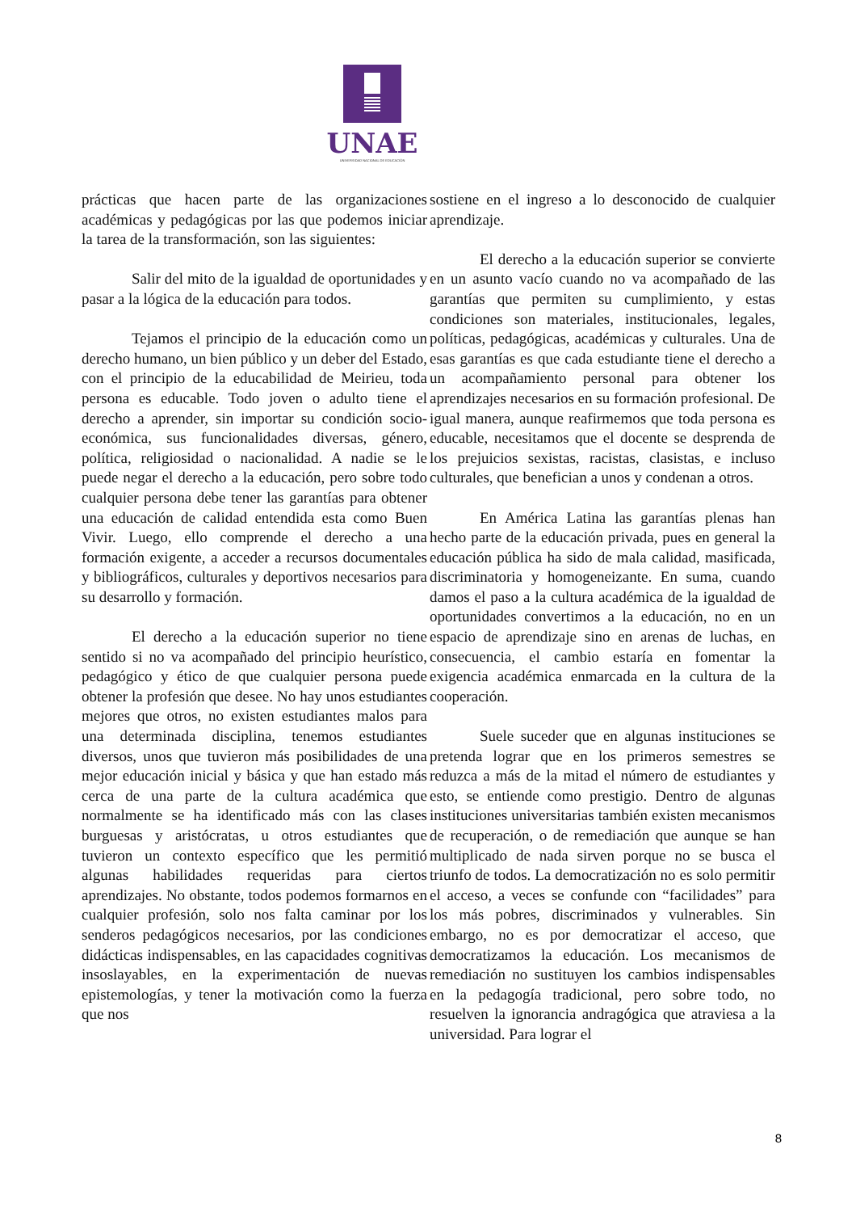UNAE
UNIVERSIDAD NACIONAL DE EDUCACIÓN
prácticas que hacen parte de las organizaciones académicas y pedagógicas por las que podemos iniciar la tarea de la transformación, son las siguientes:
Salir del mito de la igualdad de oportunidades y pasar a la lógica de la educación para todos.
Tejamos el principio de la educación como un derecho humano, un bien público y un deber del Estado, con el principio de la educabilidad de Meirieu, toda persona es educable. Todo joven o adulto tiene el derecho a aprender, sin importar su condición socio-económica, sus funcionalidades diversas, género, política, religiosidad o nacionalidad. A nadie se le puede negar el derecho a la educación, pero sobre todo cualquier persona debe tener las garantías para obtener una educación de calidad entendida esta como Buen Vivir. Luego, ello comprende el derecho a una formación exigente, a acceder a recursos documentales y bibliográficos, culturales y deportivos necesarios para su desarrollo y formación.
El derecho a la educación superior no tiene sentido si no va acompañado del principio heurístico, pedagógico y ético de que cualquier persona puede obtener la profesión que desee. No hay unos estudiantes mejores que otros, no existen estudiantes malos para una determinada disciplina, tenemos estudiantes diversos, unos que tuvieron más posibilidades de una mejor educación inicial y básica y que han estado más cerca de una parte de la cultura académica que normalmente se ha identificado más con las clases burguesas y aristócratas, u otros estudiantes que tuvieron un contexto específico que les permitió algunas habilidades requeridas para ciertos aprendizajes. No obstante, todos podemos formarnos en cualquier profesión, solo nos falta caminar por los senderos pedagógicos necesarios, por las condiciones didácticas indispensables, en las capacidades cognitivas insoslayables, en la experimentación de nuevas epistemologías, y tener la motivación como la fuerza que nos
sostiene en el ingreso a lo desconocido de cualquier aprendizaje.
El derecho a la educación superior se convierte en un asunto vacío cuando no va acompañado de las garantías que permiten su cumplimiento, y estas condiciones son materiales, institucionales, legales, políticas, pedagógicas, académicas y culturales. Una de esas garantías es que cada estudiante tiene el derecho a un acompañamiento personal para obtener los aprendizajes necesarios en su formación profesional. De igual manera, aunque reafirmemos que toda persona es educable, necesitamos que el docente se desprenda de los prejuicios sexistas, racistas, clasistas, e incluso culturales, que benefician a unos y condenan a otros.
En América Latina las garantías plenas han hecho parte de la educación privada, pues en general la educación pública ha sido de mala calidad, masificada, discriminatoria y homogeneizante. En suma, cuando damos el paso a la cultura académica de la igualdad de oportunidades convertimos a la educación, no en un espacio de aprendizaje sino en arenas de luchas, en consecuencia, el cambio estaría en fomentar la exigencia académica enmarcada en la cultura de la cooperación.
Suele suceder que en algunas instituciones se pretenda lograr que en los primeros semestres se reduzca a más de la mitad el número de estudiantes y esto, se entiende como prestigio. Dentro de algunas instituciones universitarias también existen mecanismos de recuperación, o de remediación que aunque se han multiplicado de nada sirven porque no se busca el triunfo de todos. La democratización no es solo permitir el acceso, a veces se confunde con “facilidades” para los más pobres, discriminados y vulnerables. Sin embargo, no es por democratizar el acceso, que democratizamos la educación. Los mecanismos de remediación no sustituyen los cambios indispensables en la pedagogía tradicional, pero sobre todo, no resuelven la ignorancia andragógica que atraviesa a la universidad. Para lograr el
8